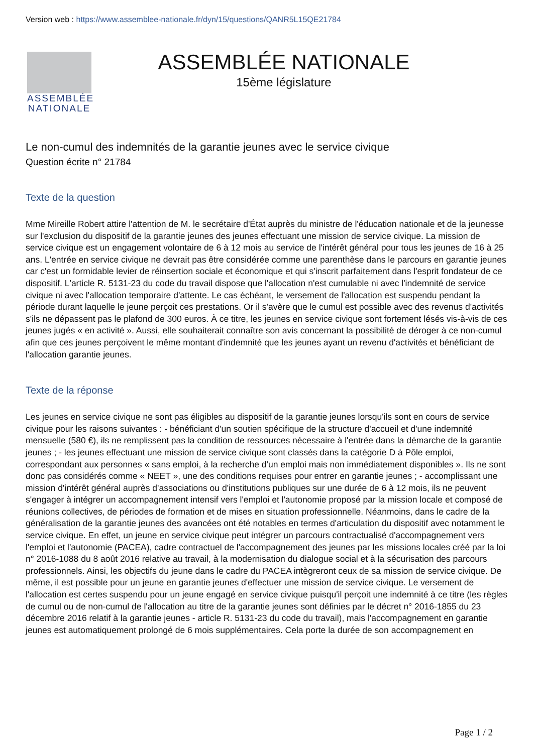Version web : https://www.assemblee-nationale.fr/dyn/15/questions/QANR5L15QE21784
ASSEMBLÉE
NATIONALE
ASSEMBLÉE NATIONALE
15ème législature
Le non-cumul des indemnités de la garantie jeunes avec le service civique
Question écrite n° 21784
Texte de la question
Mme Mireille Robert attire l'attention de M. le secrétaire d'État auprès du ministre de l'éducation nationale et de la jeunesse sur l'exclusion du dispositif de la garantie jeunes des jeunes effectuant une mission de service civique. La mission de service civique est un engagement volontaire de 6 à 12 mois au service de l'intérêt général pour tous les jeunes de 16 à 25 ans. L'entrée en service civique ne devrait pas être considérée comme une parenthèse dans le parcours en garantie jeunes car c'est un formidable levier de réinsertion sociale et économique et qui s'inscrit parfaitement dans l'esprit fondateur de ce dispositif. L'article R. 5131-23 du code du travail dispose que l'allocation n'est cumulable ni avec l'indemnité de service civique ni avec l'allocation temporaire d'attente. Le cas échéant, le versement de l'allocation est suspendu pendant la période durant laquelle le jeune perçoit ces prestations. Or il s'avère que le cumul est possible avec des revenus d'activités s'ils ne dépassent pas le plafond de 300 euros. À ce titre, les jeunes en service civique sont fortement lésés vis-à-vis de ces jeunes jugés « en activité ». Aussi, elle souhaiterait connaître son avis concernant la possibilité de déroger à ce non-cumul afin que ces jeunes perçoivent le même montant d'indemnité que les jeunes ayant un revenu d'activités et bénéficiant de l'allocation garantie jeunes.
Texte de la réponse
Les jeunes en service civique ne sont pas éligibles au dispositif de la garantie jeunes lorsqu'ils sont en cours de service civique pour les raisons suivantes : - bénéficiant d'un soutien spécifique de la structure d'accueil et d'une indemnité mensuelle (580 €), ils ne remplissent pas la condition de ressources nécessaire à l'entrée dans la démarche de la garantie jeunes ; - les jeunes effectuant une mission de service civique sont classés dans la catégorie D à Pôle emploi, correspondant aux personnes « sans emploi, à la recherche d'un emploi mais non immédiatement disponibles ». Ils ne sont donc pas considérés comme « NEET », une des conditions requises pour entrer en garantie jeunes ; - accomplissant une mission d'intérêt général auprès d'associations ou d'institutions publiques sur une durée de 6 à 12 mois, ils ne peuvent s'engager à intégrer un accompagnement intensif vers l'emploi et l'autonomie proposé par la mission locale et composé de réunions collectives, de périodes de formation et de mises en situation professionnelle. Néanmoins, dans le cadre de la généralisation de la garantie jeunes des avancées ont été notables en termes d'articulation du dispositif avec notamment le service civique. En effet, un jeune en service civique peut intégrer un parcours contractualisé d'accompagnement vers l'emploi et l'autonomie (PACEA), cadre contractuel de l'accompagnement des jeunes par les missions locales créé par la loi n° 2016-1088 du 8 août 2016 relative au travail, à la modernisation du dialogue social et à la sécurisation des parcours professionnels. Ainsi, les objectifs du jeune dans le cadre du PACEA intègreront ceux de sa mission de service civique. De même, il est possible pour un jeune en garantie jeunes d'effectuer une mission de service civique. Le versement de l'allocation est certes suspendu pour un jeune engagé en service civique puisqu'il perçoit une indemnité à ce titre (les règles de cumul ou de non-cumul de l'allocation au titre de la garantie jeunes sont définies par le décret n° 2016-1855 du 23 décembre 2016 relatif à la garantie jeunes - article R. 5131-23 du code du travail), mais l'accompagnement en garantie jeunes est automatiquement prolongé de 6 mois supplémentaires. Cela porte la durée de son accompagnement en
Page 1 / 2